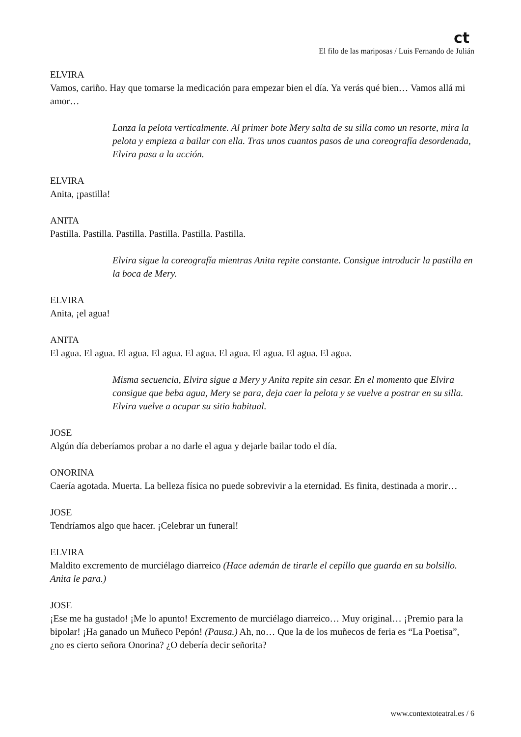ct
El filo de las mariposas / Luis Fernando de Julián
ELVIRA
Vamos, cariño. Hay que tomarse la medicación para empezar bien el día. Ya verás qué bien… Vamos allá mi amor…
Lanza la pelota verticalmente. Al primer bote Mery salta de su silla como un resorte, mira la pelota y empieza a bailar con ella. Tras unos cuantos pasos de una coreografía desordenada, Elvira pasa a la acción.
ELVIRA
Anita, ¡pastilla!
ANITA
Pastilla. Pastilla. Pastilla. Pastilla. Pastilla. Pastilla.
Elvira sigue la coreografía mientras Anita repite constante. Consigue introducir la pastilla en la boca de Mery.
ELVIRA
Anita, ¡el agua!
ANITA
El agua. El agua. El agua. El agua. El agua. El agua. El agua. El agua. El agua.
Misma secuencia, Elvira sigue a Mery y Anita repite sin cesar. En el momento que Elvira consigue que beba agua, Mery se para, deja caer la pelota y se vuelve a postrar en su silla. Elvira vuelve a ocupar su sitio habitual.
JOSE
Algún día deberíamos probar a no darle el agua y dejarle bailar todo el día.
ONORINA
Caería agotada. Muerta. La belleza física no puede sobrevivir a la eternidad. Es finita, destinada a morir…
JOSE
Tendríamos algo que hacer. ¡Celebrar un funeral!
ELVIRA
Maldito excremento de murciélago diarreico (Hace ademán de tirarle el cepillo que guarda en su bolsillo. Anita le para.)
JOSE
¡Ese me ha gustado! ¡Me lo apunto! Excremento de murciélago diarreico… Muy original… ¡Premio para la bipolar! ¡Ha ganado un Muñeco Pepón! (Pausa.) Ah, no… Que la de los muñecos de feria es “La Poetisa”, ¿no es cierto señora Onorina? ¿O debería decir señorita?
www.contextoteatral.es / 6